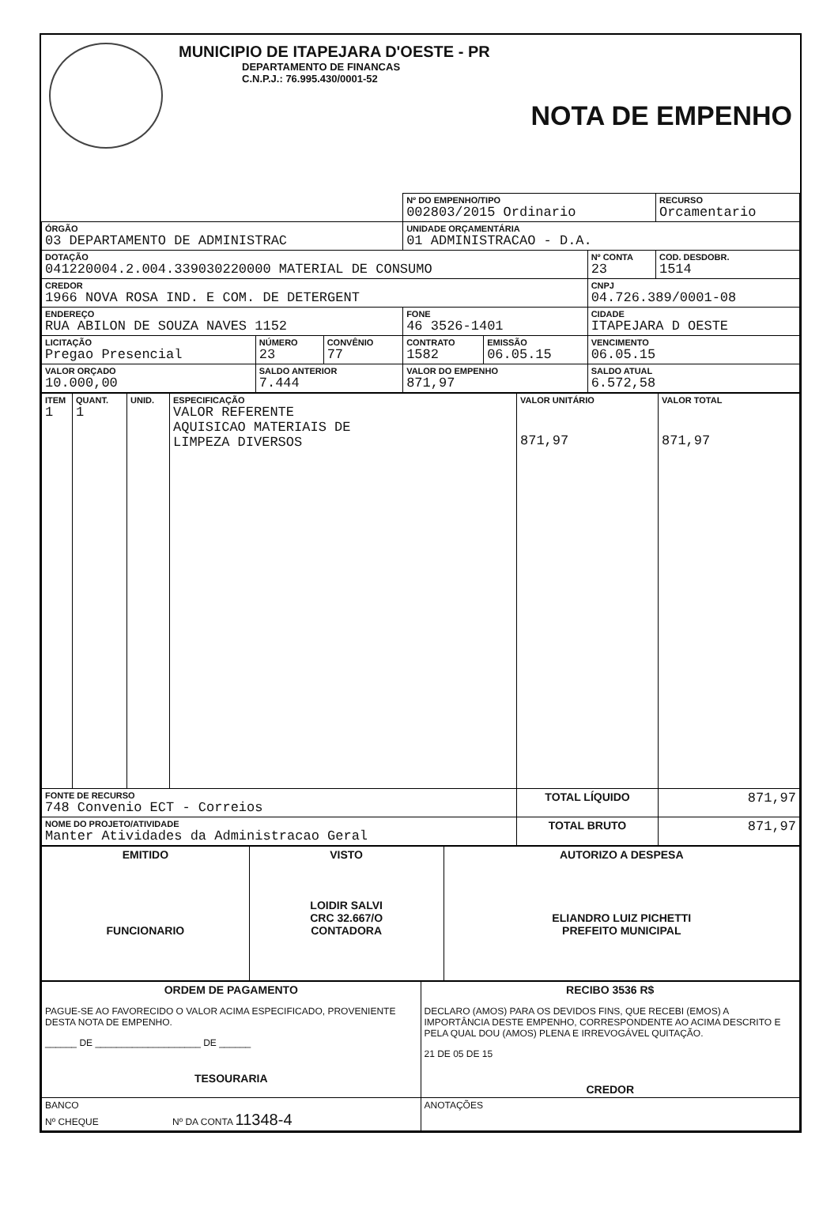MUNICIPIO DE ITAPEJARA D'OESTE - PR
DEPARTAMENTO DE FINANCAS
C.N.P.J.: 76.995.430/0001-52
NOTA DE EMPENHO
| | | | Nº DO EMPENHO/TIPO 002803/2015 Ordinario | | | RECURSO Orcamentario |
| ÓRGÃO 03 DEPARTAMENTO DE ADMINISTRAC | | | UNIDADE ORÇAMENTÁRIA 01 ADMINISTRACAO - D.A. | | | |
| DOTAÇÃO 041220004.2.004.339030220000 MATERIAL DE CONSUMO | | | | | Nº CONTA 23 | COD. DESDOBR. 1514 |
| CREDOR 1966 NOVA ROSA IND. E COM. DE DETERGENT | | | | | CNPJ 04.726.389/0001-08 | |
| ENDEREÇO RUA ABILON DE SOUZA NAVES 1152 | | | FONE 46 3526-1401 | | CIDADE ITAPEJARA D OESTE | |
| LICITAÇÃO Pregao Presencial | NÚMERO 23 | CONVÊNIO 77 | CONTRATO 1582 | EMISSÃO 06.05.15 | VENCIMENTO 06.05.15 | |
| VALOR ORÇADO 10.000,00 | SALDO ANTERIOR 7.444 | | VALOR DO EMPENHO 871,97 | | SALDO ATUAL 6.572,58 | |
| ITEM 1 | QUANT. 1 | UNID. | ESPECIFICAÇÃO VALOR REFERENTE AQUISICAO MATERIAIS DE LIMPEZA DIVERSOS | VALOR UNITÁRIO 871,97 | VALOR TOTAL 871,97 |
| FONTE DE RECURSO 748 Convenio ECT - Correios | | | | TOTAL LÍQUIDO | 871,97 |
| NOME DO PROJETO/ATIVIDADE Manter Atividades da Administracao Geral | | | | TOTAL BRUTO | 871,97 |
| EMITIDO FUNCIONARIO | VISTO LOIDIR SALVI CRC 32.667/O CONTADORA | AUTORIZO A DESPESA ELIANDRO LUIZ PICHETTI PREFEITO MUNICIPAL |
| ORDEM DE PAGAMENTO PAGUE-SE AO FAVORECIDO O VALOR ACIMA ESPECIFICADO, PROVENIENTE DESTA NOTA DE EMPENHO. ______ DE ____________________ DE ______ TESOURARIA | RECIBO 3536 R$ DECLARO (AMOS) PARA OS DEVIDOS FINS, QUE RECEBI (EMOS) A IMPORTÂNCIA DESTE EMPENHO, CORRESPONDENTE AO ACIMA DESCRITO E PELA QUAL DOU (AMOS) PLENA E IRREVOGÁVEL QUITAÇÃO. 21 DE 05 DE 15 CREDOR |
| BANCO Nº CHEQUE Nº DA CONTA 11348-4 | ANOTAÇÕES |